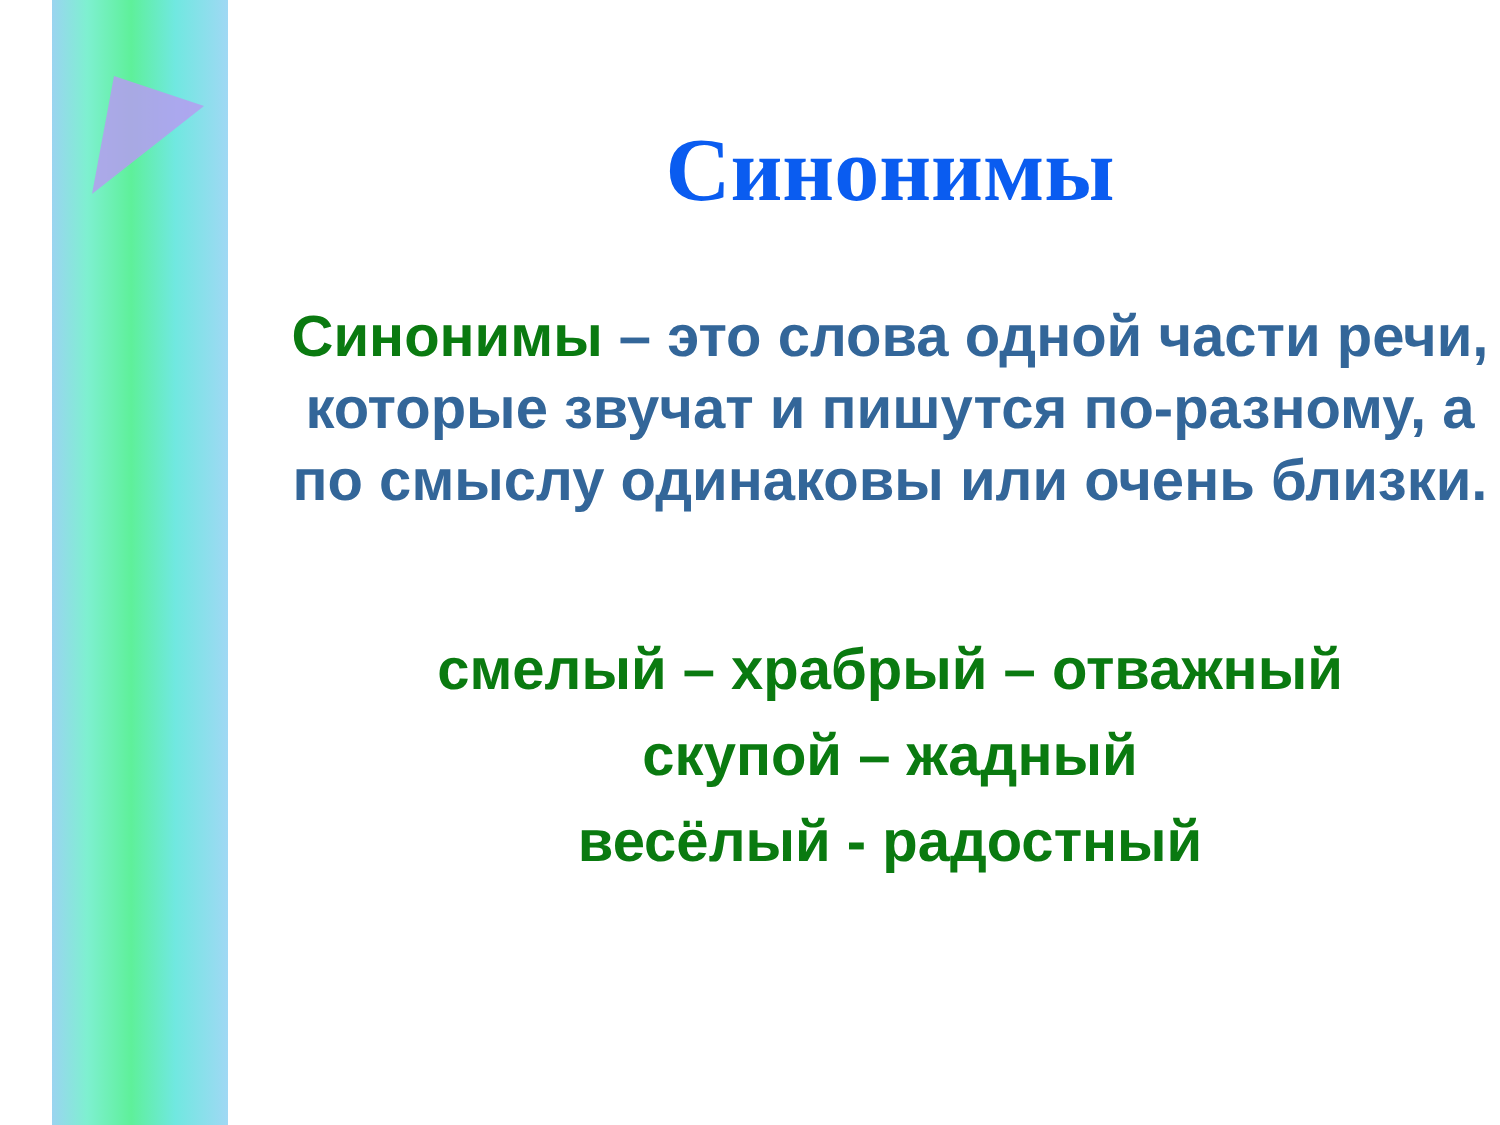Синонимы
Синонимы – это слова одной части речи, которые звучат и пишутся по-разному, а по смыслу одинаковы или очень близки.
смелый – храбрый – отважный
скупой – жадный
весёлый - радостный